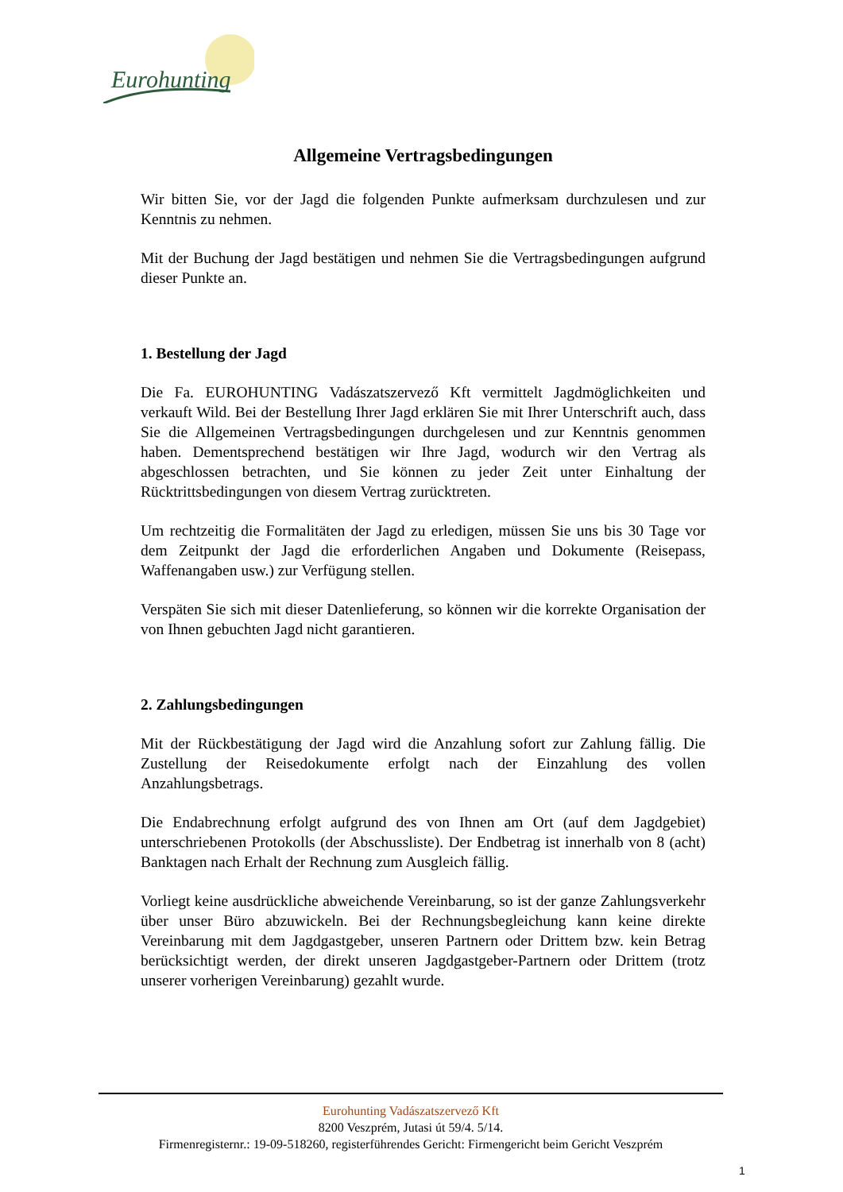Eurohunting
Allgemeine Vertragsbedingungen
Wir bitten Sie, vor der Jagd die folgenden Punkte aufmerksam durchzulesen und zur Kenntnis zu nehmen.
Mit der Buchung der Jagd bestätigen und nehmen Sie die Vertragsbedingungen aufgrund dieser Punkte an.
1. Bestellung der Jagd
Die Fa. EUROHUNTING Vadászatszervező Kft vermittelt Jagdmöglichkeiten und verkauft Wild. Bei der Bestellung Ihrer Jagd erklären Sie mit Ihrer Unterschrift auch, dass Sie die Allgemeinen Vertragsbedingungen durchgelesen und zur Kenntnis genommen haben. Dementsprechend bestätigen wir Ihre Jagd, wodurch wir den Vertrag als abgeschlossen betrachten, und Sie können zu jeder Zeit unter Einhaltung der Rücktrittsbedingungen von diesem Vertrag zurücktreten.
Um rechtzeitig die Formalitäten der Jagd zu erledigen, müssen Sie uns bis 30 Tage vor dem Zeitpunkt der Jagd die erforderlichen Angaben und Dokumente (Reisepass, Waffenangaben usw.) zur Verfügung stellen.
Verspäten Sie sich mit dieser Datenlieferung, so können wir die korrekte Organisation der von Ihnen gebuchten Jagd nicht garantieren.
2. Zahlungsbedingungen
Mit der Rückbestätigung der Jagd wird die Anzahlung sofort zur Zahlung fällig. Die Zustellung der Reisedokumente erfolgt nach der Einzahlung des vollen Anzahlungsbetrags.
Die Endabrechnung erfolgt aufgrund des von Ihnen am Ort (auf dem Jagdgebiet) unterschriebenen Protokolls (der Abschussliste). Der Endbetrag ist innerhalb von 8 (acht) Banktagen nach Erhalt der Rechnung zum Ausgleich fällig.
Vorliegt keine ausdrückliche abweichende Vereinbarung, so ist der ganze Zahlungsverkehr über unser Büro abzuwickeln. Bei der Rechnungsbegleichung kann keine direkte Vereinbarung mit dem Jagdgastgeber, unseren Partnern oder Drittem bzw. kein Betrag berücksichtigt werden, der direkt unseren Jagdgastgeber-Partnern oder Drittem (trotz unserer vorherigen Vereinbarung) gezahlt wurde.
Eurohunting Vadászatszervező Kft
8200 Veszprém, Jutasi út 59/4. 5/14.
Firmenregisternr.: 19-09-518260, registerführendes Gericht: Firmengericht beim Gericht Veszprém
1